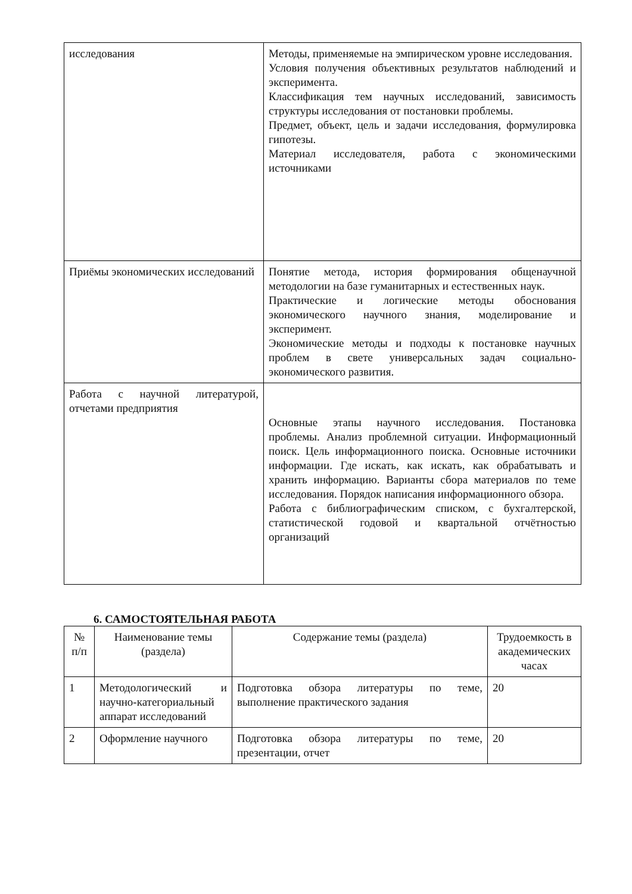| исследования | Методы, применяемые на эмпирическом уровне исследования. Условия получения объективных результатов наблюдений и эксперимента. Классификация тем научных исследований, зависимость структуры исследования от постановки проблемы. Предмет, объект, цель и задачи исследования, формулировка гипотезы. Материал исследователя, работа с экономическими источниками |
| Приёмы экономических исследований | Понятие метода, история формирования общенаучной методологии на базе гуманитарных и естественных наук. Практические и логические методы обоснования экономического научного знания, моделирование и эксперимент. Экономические методы и подходы к постановке научных проблем в свете универсальных задач социально-экономического развития. |
| Работа с научной литературой, отчетами предприятия | Основные этапы научного исследования. Постановка проблемы. Анализ проблемной ситуации. Информационный поиск. Цель информационного поиска. Основные источники информации. Где искать, как искать, как обрабатывать и хранить информацию. Варианты сбора материалов по теме исследования. Порядок написания информационного обзора. Работа с библиографическим списком, с бухгалтерской, статистической годовой и квартальной отчётностью организаций |
6. САМОСТОЯТЕЛЬНАЯ РАБОТА
| № п/п | Наименование темы (раздела) | Содержание темы (раздела) | Трудоемкость в академических часах |
| --- | --- | --- | --- |
| 1 | Методологический и научно-категориальный аппарат исследований | Подготовка обзора литературы по теме, выполнение практического задания | 20 |
| 2 | Оформление научного | Подготовка обзора литературы по теме, презентации, отчет | 20 |